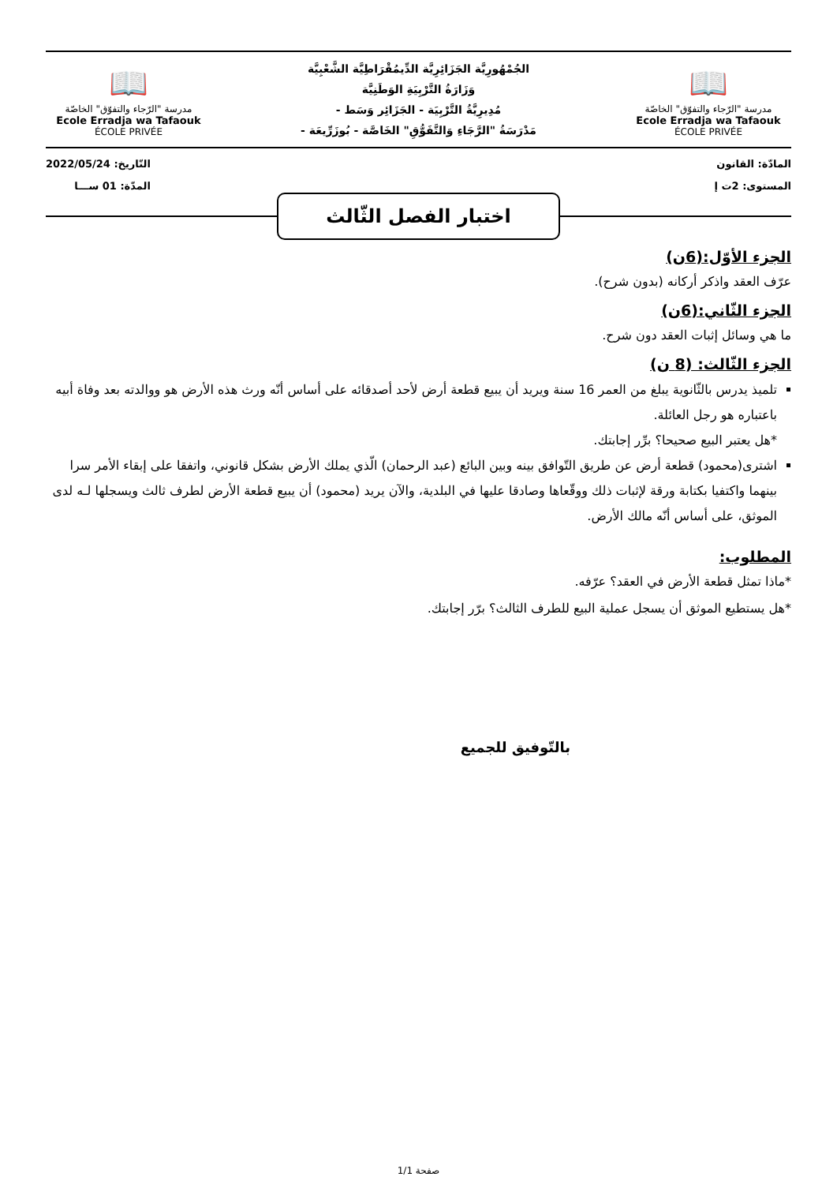📖
مدرسة "الرّجاء والتفوّق" الخاصّة
Ecole Erradja wa Tafaouk
ÉCOLE PRIVÉE
الجُمْهُورِيَّة الجَزَائِرِيَّة الدِّيمُقْرَاطِيَّة الشَّعْبِيَّة
وَزَارَةُ التَّرْبِيَةِ الوَطَنِيَّة
مُدِيرِيَّةُ التَّرْبِيَة - الجَزَائِر وَسَط -
مَدْرَسَةُ "الرَّجَاءِ وَالتَّفَوُّقِ" الخَاصَّة - بُوزَرِّيعَة -
📖
مدرسة "الرّجاء والتفوّق" الخاصّة
Ecole Erradja wa Tafaouk
ÉCOLE PRIVÉE
المادّة: القانون
المستوى: 2ت إ
التّاريخ: 2022/05/24
المدّة: 01 ســـا
اختبار الفصل الثّالث
الجزء الأوّل:(6ن)
عرّف العقد واذكر أركانه (بدون شرح).
الجزء الثّاني:(6ن)
ما هي وسائل إثبات العقد دون شرح.
الجزء الثّالث: (8 ن)
تلميذ يدرس بالثّانوية يبلغ من العمر 16 سنة ويريد أن يبيع قطعة أرض لأحد أصدقائه على أساس أنّه ورث هذه الأرض هو ووالدته بعد وفاة أبيه باعتباره هو رجل العائلة.
*هل يعتبر البيع صحيحا؟ برِّر إجابتك.
اشترى(محمود) قطعة أرض عن طريق التّوافق بينه وبين البائع (عبد الرحمان) الّذي يملك الأرض بشكل قانوني، واتفقا على إبقاء الأمر سرا بينهما واكتفيا بكتابة ورقة لإثبات ذلك ووقّعاها وصادقا عليها في البلدية، والآن يريد (محمود) أن يبيع قطعة الأرض لطرف ثالث ويسجلها لـه لدى الموثق، على أساس أنّه مالك الأرض.
المطلوب:
*ماذا تمثل قطعة الأرض في العقد؟ عرّفه.
*هل يستطيع الموثق أن يسجل عملية البيع للطرف الثالث؟ برّر إجابتك.
بالتّوفيق للجميع
صفحة 1/1